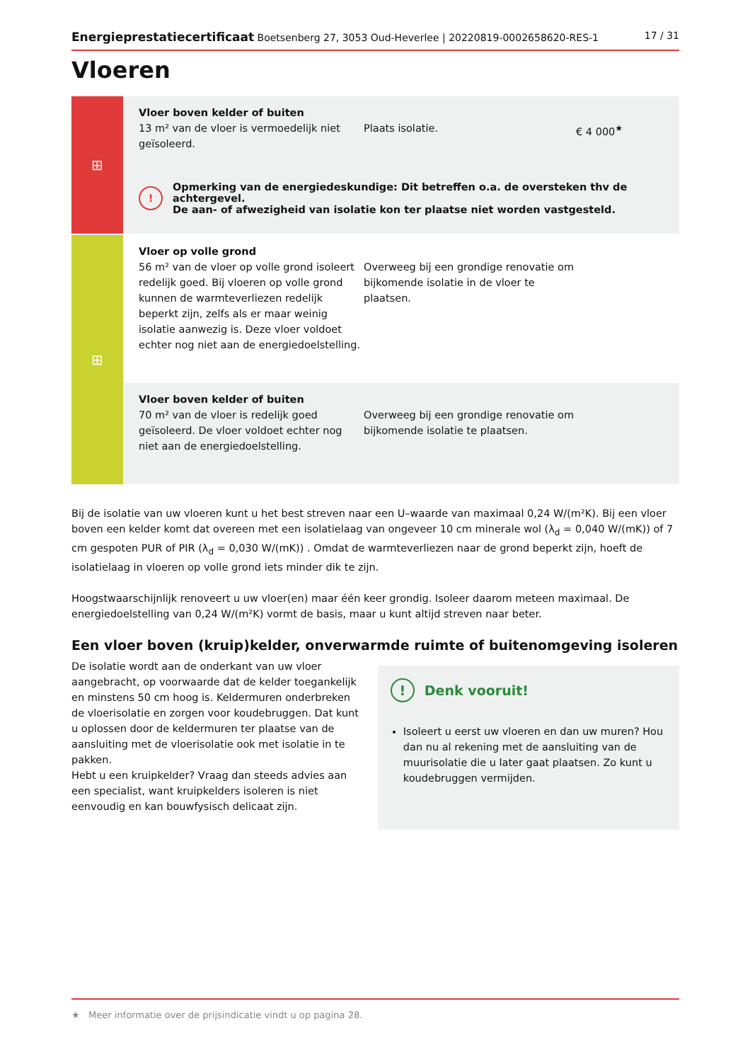Energieprestatiecertificaat Boetsenberg 27, 3053 Oud-Heverlee | 20220819-0002658620-RES-1 17 / 31
Vloeren
⊞
Vloer boven kelder of buiten
13 m² van de vloer is vermoedelijk niet geïsoleerd.
Plaats isolatie.
€ 4 000<sup>★</sup>
!
Opmerking van de energiedeskundige: Dit betreffen o.a. de oversteken thv de achtergevel.
De aan- of afwezigheid van isolatie kon ter plaatse niet worden vastgesteld.
⊞
Vloer op volle grond
56 m² van de vloer op volle grond isoleert redelijk goed. Bij vloeren op volle grond kunnen de warmteverliezen redelijk beperkt zijn, zelfs als er maar weinig isolatie aanwezig is. Deze vloer voldoet echter nog niet aan de energiedoelstelling.
Overweeg bij een grondige renovatie om bijkomende isolatie in de vloer te plaatsen.
Vloer boven kelder of buiten
70 m² van de vloer is redelijk goed geïsoleerd. De vloer voldoet echter nog niet aan de energiedoelstelling.
Overweeg bij een grondige renovatie om bijkomende isolatie te plaatsen.
Bij de isolatie van uw vloeren kunt u het best streven naar een U–waarde van maximaal 0,24 W/(m²K). Bij een vloer boven een kelder komt dat overeen met een isolatielaag van ongeveer 10 cm minerale wol (λ<sub>d</sub> = 0,040 W/(mK)) of 7 cm gespoten PUR of PIR (λ<sub>d</sub> = 0,030 W/(mK)) . Omdat de warmteverliezen naar de grond beperkt zijn, hoeft de isolatielaag in vloeren op volle grond iets minder dik te zijn.
Hoogstwaarschijnlijk renoveert u uw vloer(en) maar één keer grondig. Isoleer daarom meteen maximaal. De energiedoelstelling van 0,24 W/(m²K) vormt de basis, maar u kunt altijd streven naar beter.
Een vloer boven (kruip)kelder, onverwarmde ruimte of buitenomgeving isoleren
De isolatie wordt aan de onderkant van uw vloer aangebracht, op voorwaarde dat de kelder toegankelijk en minstens 50 cm hoog is. Keldermuren onderbreken de vloerisolatie en zorgen voor koudebruggen. Dat kunt u oplossen door de keldermuren ter plaatse van de aansluiting met de vloerisolatie ook met isolatie in te pakken.
Hebt u een kruipkelder? Vraag dan steeds advies aan een specialist, want kruipkelders isoleren is niet eenvoudig en kan bouwfysisch delicaat zijn.
!
Denk vooruit!
Isoleert u eerst uw vloeren en dan uw muren? Hou dan nu al rekening met de aansluiting van de muurisolatie die u later gaat plaatsen. Zo kunt u koudebruggen vermijden.
★ Meer informatie over de prijsindicatie vindt u op pagina 28.